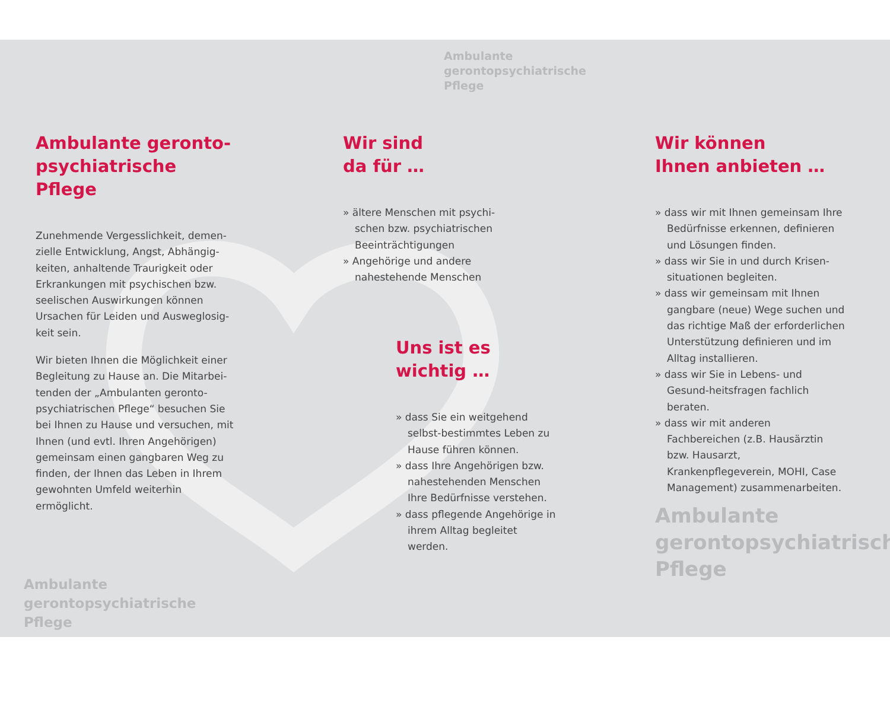Ambulante
gerontopsychiatrische
Pflege
Ambulante geronto-
psychiatrische Pflege
Zunehmende Vergesslichkeit, demen-zielle Entwicklung, Angst, Abhängig-keiten, anhaltende Traurigkeit oder Erkrankungen mit psychischen bzw. seelischen Auswirkungen können Ursachen für Leiden und Ausweglosig-keit sein.
Wir bieten Ihnen die Möglichkeit einer Begleitung zu Hause an. Die Mitarbei-tenden der „Ambulanten geronto-psychiatrischen Pflege“ besuchen Sie bei Ihnen zu Hause und versuchen, mit Ihnen (und evtl. Ihren Angehörigen) gemeinsam einen gangbaren Weg zu finden, der Ihnen das Leben in Ihrem gewohnten Umfeld weiterhin ermöglicht.
Wir sind
da für …
» ältere Menschen mit psychi-schen bzw. psychiatrischen Beeinträchtigungen
» Angehörige und andere nahestehende Menschen
Uns ist es
wichtig …
» dass Sie ein weitgehend selbst-bestimmtes Leben zu Hause führen können.
» dass Ihre Angehörigen bzw. nahestehenden Menschen Ihre Bedürfnisse verstehen.
» dass pflegende Angehörige in ihrem Alltag begleitet werden.
Wir können
Ihnen anbieten …
» dass wir mit Ihnen gemeinsam Ihre Bedürfnisse erkennen, definieren und Lösungen finden.
» dass wir Sie in und durch Krisen-situationen begleiten.
» dass wir gemeinsam mit Ihnen gangbare (neue) Wege suchen und das richtige Maß der erforderlichen Unterstützung definieren und im Alltag installieren.
» dass wir Sie in Lebens- und Gesund-heitsfragen fachlich beraten.
» dass wir mit anderen Fachbereichen (z.B. Hausärztin bzw. Hausarzt, Krankenpflegeverein, MOHI, Case Management) zusammenarbeiten.
Ambulante
gerontopsychiatrische
Pflege
Ambulante
gerontopsychiatrische
Pflege